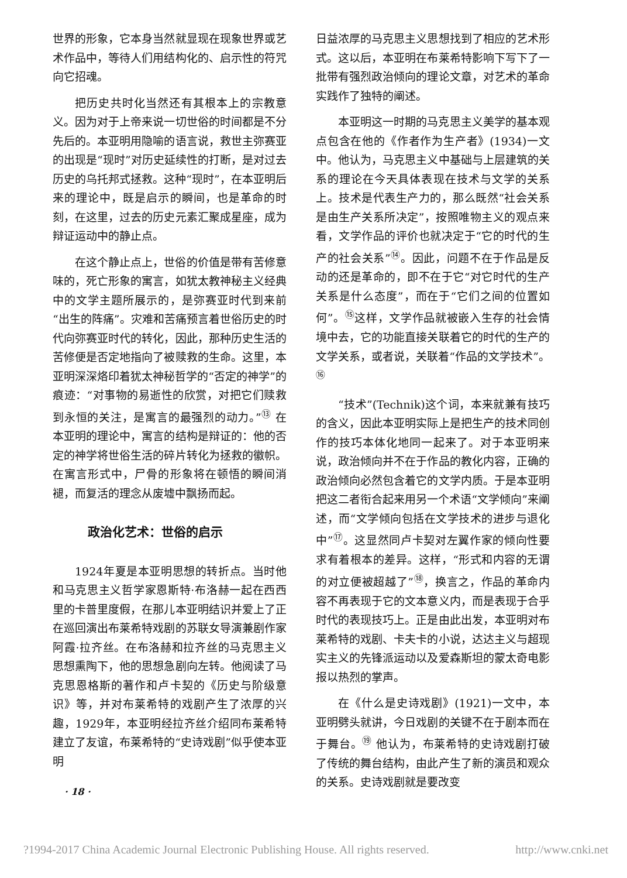世界的形象，它本身当然就显现在现象世界或艺术作品中，等待人们用结构化的、启示性的符咒向它招魂。
把历史共时化当然还有其根本上的宗教意义。因为对于上帝来说一切世俗的时间都是不分先后的。本亚明用隐喻的语言说，救世主弥赛亚的出现是“现时”对历史延续性的打断，是对过去历史的乌托邦式拯救。这种“现时”，在本亚明后来的理论中，既是启示的瞬间，也是革命的时刻，在这里，过去的历史元素汇聚成星座，成为辩证运动中的静止点。
在这个静止点上，世俗的价值是带有苦修意味的，死亡形象的寓言，如犹太教神秘主义经典中的文学主题所展示的，是弥赛亚时代到来前“出生的阵痛”。灾难和苦痛预言着世俗历史的时代向弥赛亚时代的转化，因此，那种历史生活的苦修便是否定地指向了被赎救的生命。这里，本亚明深深烙印着犹太神秘哲学的“否定的神学”的痕迹：“对事物的易逝性的欣赏，对把它们赎救到永恒的关注，是寓言的最强烈的动力。”<sup>⑬</sup> 在本亚明的理论中，寓言的结构是辩证的：他的否定的神学将世俗生活的碎片转化为拯救的徽帜。在寓言形式中，尸骨的形象将在顿悟的瞬间消褪，而复活的理念从废墟中飘扬而起。
政治化艺术：世俗的启示
1924年夏是本亚明思想的转折点。当时他和马克思主义哲学家恩斯特·布洛赫一起在西西里的卡普里度假，在那儿本亚明结识并爱上了正在巡回演出布莱希特戏剧的苏联女导演兼剧作家阿霞·拉齐丝。在布洛赫和拉齐丝的马克思主义思想熏陶下，他的思想急剧向左转。他阅读了马克思恩格斯的著作和卢卡契的《历史与阶级意识》等，并对布莱希特的戏剧产生了浓厚的兴趣，1929年，本亚明经拉齐丝介绍同布莱希特建立了友谊，布莱希特的“史诗戏剧”似乎使本亚明
· 18 ·
日益浓厚的马克思主义思想找到了相应的艺术形式。这以后，本亚明在布莱希特影响下写下了一批带有强烈政治倾向的理论文章，对艺术的革命实践作了独特的阐述。
本亚明这一时期的马克思主义美学的基本观点包含在他的《作者作为生产者》(1934)一文中。他认为，马克思主义中基础与上层建筑的关系的理论在今天具体表现在技术与文学的关系上。技术是代表生产力的，那么既然“社会关系是由生产关系所决定”，按照唯物主义的观点来看，文学作品的评价也就决定于“它的时代的生产的社会关系”<sup>⑭</sup>。因此，问题不在于作品是反动的还是革命的，即不在于它“对它时代的生产关系是什么态度”，而在于“它们之间的位置如何”。<sup>⑮</sup>这样，文学作品就被嵌入生存的社会情境中去，它的功能直接关联着它的时代的生产的文学关系，或者说，关联着“作品的文学技术”。<sup>⑯</sup>
“技术”(Technik)这个词，本来就兼有技巧的含义，因此本亚明实际上是把生产的技术同创作的技巧本体化地同一起来了。对于本亚明来说，政治倾向并不在于作品的教化内容，正确的政治倾向必然包含着它的文学内质。于是本亚明把这二者衔合起来用另一个术语“文学倾向”来阐述，而“文学倾向包括在文学技术的进步与退化中”<sup>⑰</sup>。这显然同卢卡契对左翼作家的倾向性要求有着根本的差异。这样，“形式和内容的无谓的对立便被超越了”<sup>⑱</sup>，换言之，作品的革命内容不再表现于它的文本意义内，而是表现于合乎时代的表现技巧上。正是由此出发，本亚明对布莱希特的戏剧、卡夫卡的小说，达达主义与超现实主义的先锋派运动以及爱森斯坦的蒙太奇电影报以热烈的掌声。
在《什么是史诗戏剧》(1921)一文中，本亚明劈头就讲，今日戏剧的关键不在于剧本而在于舞台。<sup>⑲</sup> 他认为，布莱希特的史诗戏剧打破了传统的舞台结构，由此产生了新的演员和观众的关系。史诗戏剧就是要改变
?1994-2017 China Academic Journal Electronic Publishing House. All rights reserved. http://www.cnki.net